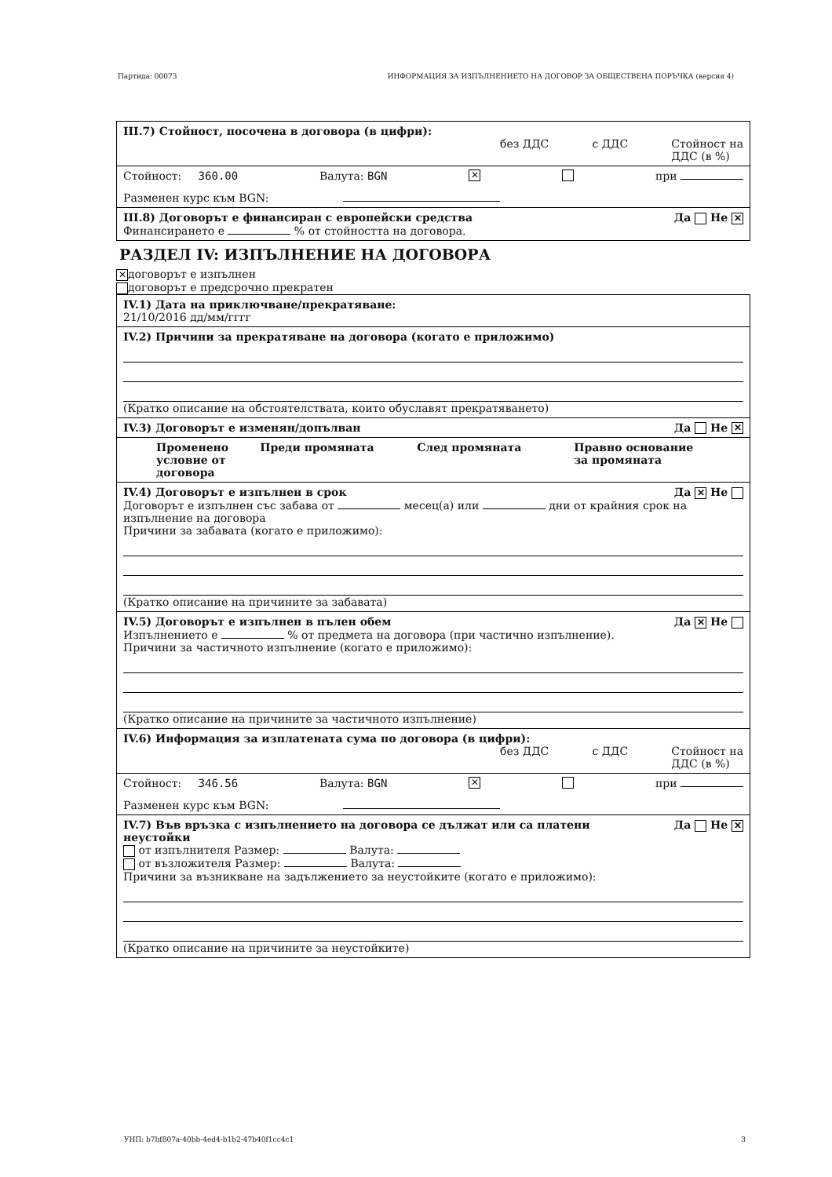Партида: 00073 ИНФОРМАЦИЯ ЗА ИЗПЪЛНЕНИЕТО НА ДОГОВОР ЗА ОБЩЕСТВЕНА ПОРЪЧКА (версия 4)
III.7) Стойност, посочена в договора (в цифри):
без ДДС с ДДС Стойност на
ДДС (в %)
Стойност: 360.00 Валута: BGN ✕ при
Разменен курс към BGN:
III.8) Договорът е финансиран с европейски средства Да Не ✕
Финансирането е % от стойността на договора.
РАЗДЕЛ IV: ИЗПЪЛНЕНИЕ НА ДОГОВОРА
✕ договорът е изпълнен
договорът е предсрочно прекратен
IV.1) Дата на приключване/прекратяване:
21/10/2016 дд/мм/гггг
IV.2) Причини за прекратяване на договора (когато е приложимо)
(Кратко описание на обстоятелствата, които обуславят прекратяването)
IV.3) Договорът е изменян/допълван Да Не ✕
Променено
условие от
договора Преди промяната След промяната Правно основание
за промяната
IV.4) Договорът е изпълнен в срок Да ✕ Не
Договорът е изпълнен със забава от месец(а) или дни от крайния срок на изпълнение на договора
Причини за забавата (когато е приложимо):
(Кратко описание на причините за забавата)
IV.5) Договорът е изпълнен в пълен обем Да ✕ Не
Изпълнението е % от предмета на договора (при частично изпълнение).
Причини за частичното изпълнение (когато е приложимо):
(Кратко описание на причините за частичното изпълнение)
IV.6) Информация за изплатената сума по договора (в цифри):
без ДДС с ДДС Стойност на
ДДС (в %)
Стойност: 346.56 Валута: BGN ✕ при
Разменен курс към BGN:
IV.7) Във връзка с изпълнението на договора се дължат или са платени
неустойки Да Не ✕
от изпълнителя Размер: Валута:
от възложителя Размер: Валута:
Причини за възникване на задължението за неустойките (когато е приложимо):
(Кратко описание на причините за неустойките)
УНП: b7bf807a-40bb-4ed4-b1b2-47b40f1cc4c1 3